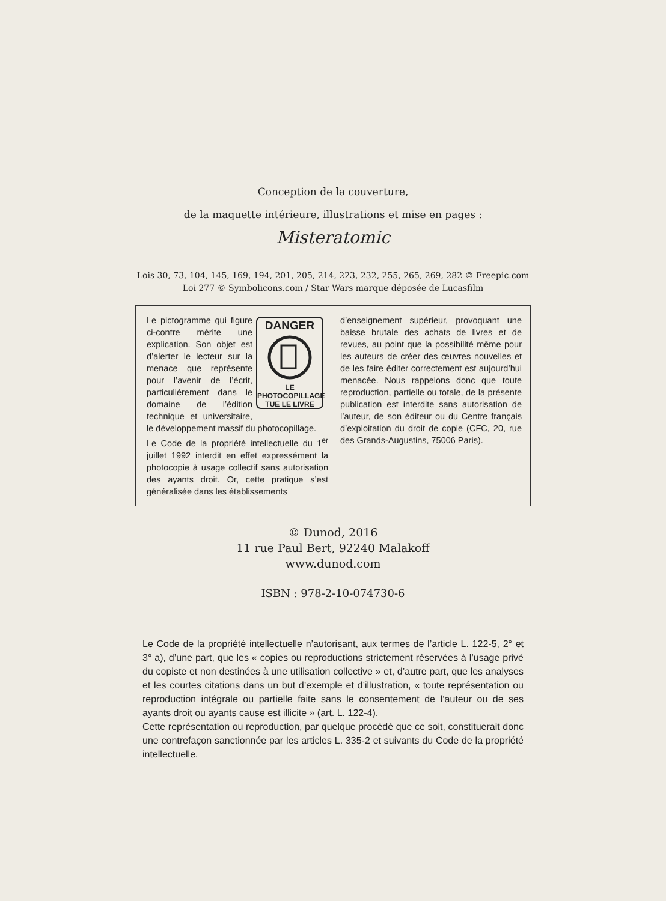Conception de la couverture,
de la maquette intérieure, illustrations et mise en pages :
Misteratomic
Lois 30, 73, 104, 145, 169, 194, 201, 205, 214, 223, 232, 255, 265, 269, 282 © Freepic.com
Loi 277 © Symbolicons.com / Star Wars marque déposée de Lucasfilm
DANGER
LE PHOTOCOPILLAGE
TUE LE LIVRE
Le pictogramme qui figure ci-contre mérite une explication. Son objet est d’alerter le lecteur sur la menace que représente pour l’avenir de l’écrit, particulièrement dans le domaine de l’édition technique et universitaire, le développement massif du photocopillage.
Le Code de la propriété intellectuelle du 1<sup>er</sup> juillet 1992 interdit en effet expressément la photocopie à usage collectif sans autorisation des ayants droit. Or, cette pratique s’est généralisée dans les établissements
d’enseignement supérieur, provoquant une baisse brutale des achats de livres et de revues, au point que la possibilité même pour les auteurs de créer des œuvres nouvelles et de les faire éditer correctement est aujourd’hui menacée. Nous rappelons donc que toute reproduction, partielle ou totale, de la présente publication est interdite sans autorisation de l’auteur, de son éditeur ou du Centre français d’exploitation du droit de copie (CFC, 20, rue des Grands-Augustins, 75006 Paris).
© Dunod, 2016
11 rue Paul Bert, 92240 Malakoff
www.dunod.com
ISBN : 978-2-10-074730-6
Le Code de la propriété intellectuelle n’autorisant, aux termes de l’article L. 122-5, 2° et 3° a), d’une part, que les « copies ou reproductions strictement réservées à l’usage privé du copiste et non destinées à une utilisation collective » et, d’autre part, que les analyses et les courtes citations dans un but d’exemple et d’illustration, « toute représentation ou reproduction intégrale ou partielle faite sans le consentement de l’auteur ou de ses ayants droit ou ayants cause est illicite » (art. L. 122-4).
Cette représentation ou reproduction, par quelque procédé que ce soit, constituerait donc une contrefaçon sanctionnée par les articles L. 335-2 et suivants du Code de la propriété intellectuelle.